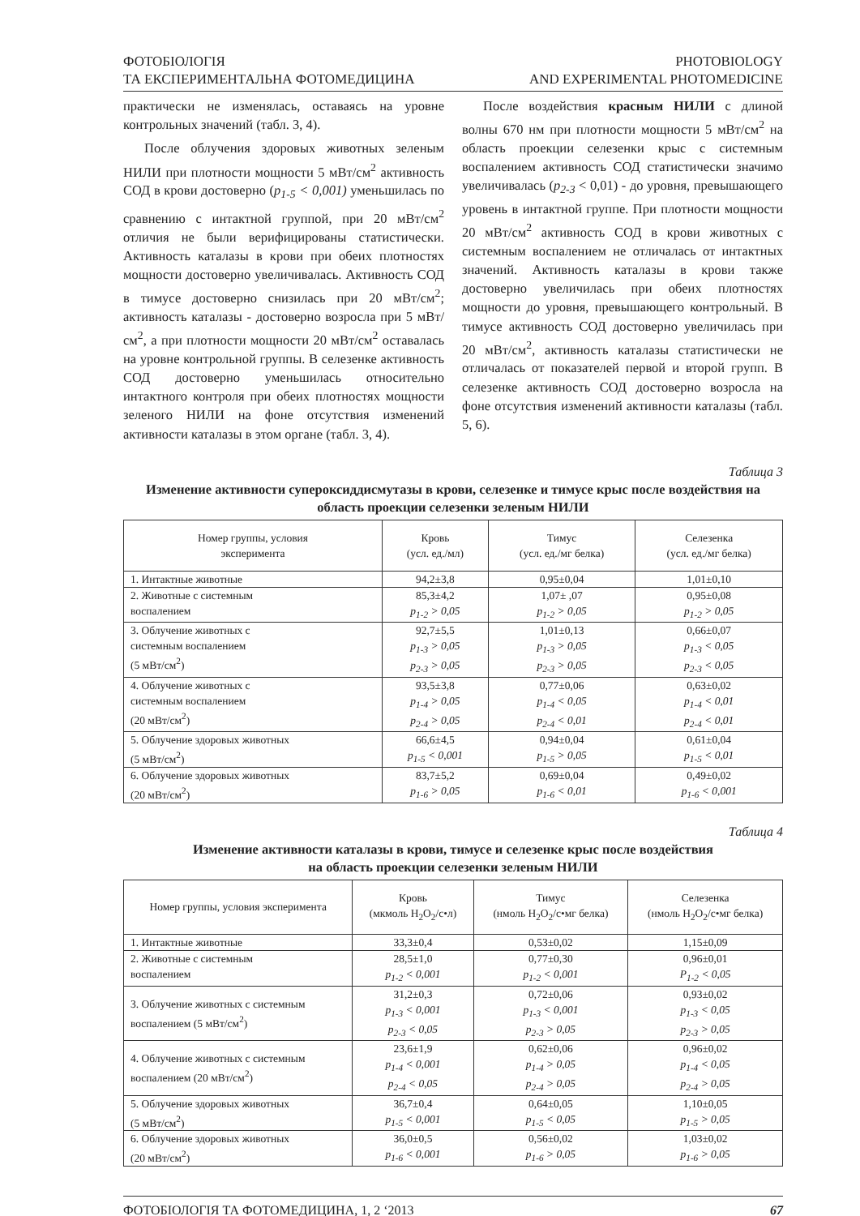ФОТОБІОЛОГІЯ
ТА ЕКСПЕРИМЕНТАЛЬНА ФОТОМЕДИЦИНА
PHOTOBIOLOGY
AND EXPERIMENTAL PHOTOMEDICINE
практически не изменялась, оставаясь на уровне контрольных значений (табл. 3, 4).
После облучения здоровых животных зеленым НИЛИ при плотности мощности 5 мВт/см<sup>2</sup> активность СОД в крови достоверно (p<sub>1-5</sub> < 0,001) уменьшилась по сравнению с интактной группой, при 20 мВт/см<sup>2</sup> отличия не были верифицированы статистически. Активность каталазы в крови при обеих плотностях мощности достоверно увеличивалась. Активность СОД в тимусе достоверно снизилась при 20 мВт/см<sup>2</sup>; активность каталазы - достоверно возросла при 5 мВт/см<sup>2</sup>, а при плотности мощности 20 мВт/см<sup>2</sup> оставалась на уровне контрольной группы. В селезенке активность СОД достоверно уменьшилась относительно интактного контроля при обеих плотностях мощности зеленого НИЛИ на фоне отсутствия изменений активности каталазы в этом органе (табл. 3, 4).
После воздействия красным НИЛИ с длиной волны 670 нм при плотности мощности 5 мВт/см<sup>2</sup> на область проекции селезенки крыс с системным воспалением активность СОД статистически значимо увеличивалась (p<sub>2-3</sub> < 0,01) - до уровня, превышающего уровень в интактной группе. При плотности мощности 20 мВт/см<sup>2</sup> активность СОД в крови животных с системным воспалением не отличалась от интактных значений. Активность каталазы в крови также достоверно увеличилась при обеих плотностях мощности до уровня, превышающего контрольный. В тимусе активность СОД достоверно увеличилась при 20 мВт/см<sup>2</sup>, активность каталазы статистически не отличалась от показателей первой и второй групп. В селезенке активность СОД достоверно возросла на фоне отсутствия изменений активности каталазы (табл. 5, 6).
Таблица 3
Изменение активности супероксиддисмутазы в крови, селезенке и тимусе крыс после воздействия на область проекции селезенки зеленым НИЛИ
| Номер группы, условия эксперимента | Кровь (усл. ед./мл) | Тимус (усл. ед./мг белка) | Селезенка (усл. ед./мг белка) |
| --- | --- | --- | --- |
| 1. Интактные животные | 94,2±3,8 | 0,95±0,04 | 1,01±0,10 |
| 2. Животные с системным воспалением | 85,3±4,2 p<sub>1-2</sub> > 0,05 | 1,07± ,07 p<sub>1-2</sub> > 0,05 | 0,95±0,08 p<sub>1-2</sub> > 0,05 |
| 3. Облучение животных с системным воспалением (5 мВт/см<sup>2</sup>) | 92,7±5,5 p<sub>1-3</sub> > 0,05 p<sub>2-3</sub> > 0,05 | 1,01±0,13 p<sub>1-3</sub> > 0,05 p<sub>2-3</sub> > 0,05 | 0,66±0,07 p<sub>1-3</sub> < 0,05 p<sub>2-3</sub> < 0,05 |
| 4. Облучение животных с системным воспалением (20 мВт/см<sup>2</sup>) | 93,5±3,8 p<sub>1-4</sub> > 0,05 p<sub>2-4</sub> > 0,05 | 0,77±0,06 p<sub>1-4</sub> < 0,05 p<sub>2-4</sub> < 0,01 | 0,63±0,02 p<sub>1-4</sub> < 0,01 p<sub>2-4</sub> < 0,01 |
| 5. Облучение здоровых животных (5 мВт/см<sup>2</sup>) | 66,6±4,5 p<sub>1-5</sub> < 0,001 | 0,94±0,04 p<sub>1-5</sub> > 0,05 | 0,61±0,04 p<sub>1-5</sub> < 0,01 |
| 6. Облучение здоровых животных (20 мВт/см<sup>2</sup>) | 83,7±5,2 p<sub>1-6</sub> > 0,05 | 0,69±0,04 p<sub>1-6</sub> < 0,01 | 0,49±0,02 p<sub>1-6</sub> < 0,001 |
Таблица 4
Изменение активности каталазы в крови, тимусе и селезенке крыс после воздействия
на область проекции селезенки зеленым НИЛИ
| Номер группы, условия эксперимента | Кровь (мкмоль H<sub>2</sub>O<sub>2</sub>/с•л) | Тимус (нмоль H<sub>2</sub>O<sub>2</sub>/с•мг белка) | Селезенка (нмоль H<sub>2</sub>O<sub>2</sub>/с•мг белка) |
| --- | --- | --- | --- |
| 1. Интактные животные | 33,3±0,4 | 0,53±0,02 | 1,15±0,09 |
| 2. Животные с системным воспалением | 28,5±1,0 p<sub>1-2</sub> < 0,001 | 0,77±0,30 p<sub>1-2</sub> < 0,001 | 0,96±0,01 P<sub>1-2</sub> < 0,05 |
| 3. Облучение животных с системным воспалением (5 мВт/см<sup>2</sup>) | 31,2±0,3 p<sub>1-3</sub> < 0,001 p<sub>2-3</sub> < 0,05 | 0,72±0,06 p<sub>1-3</sub> < 0,001 p<sub>2-3</sub> > 0,05 | 0,93±0,02 p<sub>1-3</sub> < 0,05 p<sub>2-3</sub> > 0,05 |
| 4. Облучение животных с системным воспалением (20 мВт/см<sup>2</sup>) | 23,6±1,9 p<sub>1-4</sub> < 0,001 p<sub>2-4</sub> < 0,05 | 0,62±0,06 p<sub>1-4</sub> > 0,05 p<sub>2-4</sub> > 0,05 | 0,96±0,02 p<sub>1-4</sub> < 0,05 p<sub>2-4</sub> > 0,05 |
| 5. Облучение здоровых животных (5 мВт/см<sup>2</sup>) | 36,7±0,4 p<sub>1-5</sub> < 0,001 | 0,64±0,05 p<sub>1-5</sub> < 0,05 | 1,10±0,05 p<sub>1-5</sub> > 0,05 |
| 6. Облучение здоровых животных (20 мВт/см<sup>2</sup>) | 36,0±0,5 p<sub>1-6</sub> < 0,001 | 0,56±0,02 p<sub>1-6</sub> > 0,05 | 1,03±0,02 p<sub>1-6</sub> > 0,05 |
ФОТОБІОЛОГІЯ ТА ФОТОМЕДИЦИНА, 1, 2 ‘2013
67